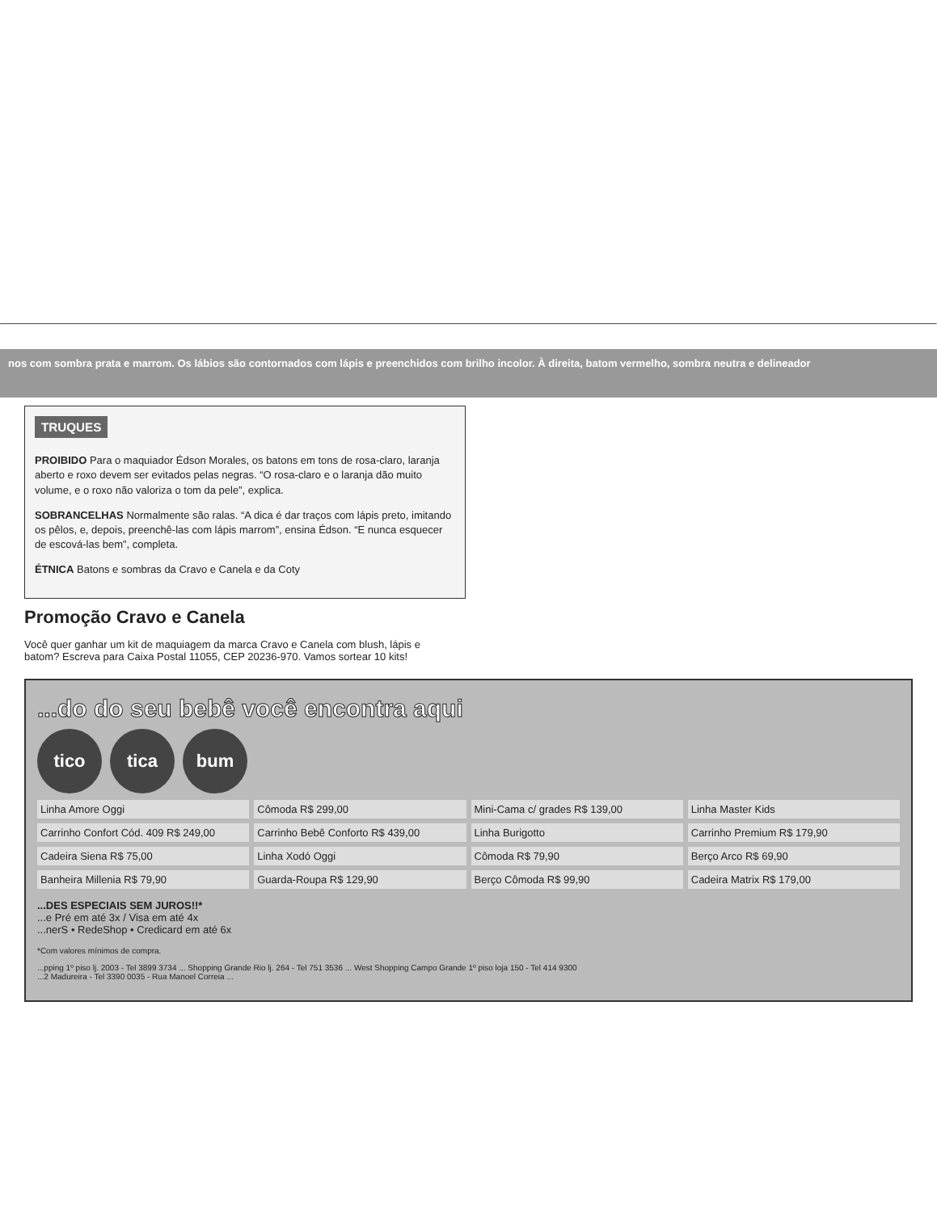nos com sombra prata e marrom. Os lábios são contornados com lápis e preenchidos com brilho incolor. À direita, batom vermelho, sombra neutra e delineador
TRUQUES
PROIBIDO Para o maquiador Édson Morales, os batons em tons de rosa-claro, laranja aberto e roxo devem ser evitados pelas negras. “O rosa-claro e o laranja dão muito volume, e o roxo não valoriza o tom da pele”, explica.
SOBRANCELHAS Normalmente são ralas. “A dica é dar traços com lápis preto, imitando os pêlos, e, depois, preenchê-las com lápis marrom”, ensina Édson. “E nunca esquecer de escová-las bem”, completa.
ÉTNICA Batons e sombras da Cravo e Canela e da Coty
Promoção Cravo e Canela
Você quer ganhar um kit de maquiagem da marca Cravo e Canela com blush, lápis e batom? Escreva para Caixa Postal 11055, CEP 20236-970. Vamos sortear 10 kits!
...do do seu bebê você encontra aqui
tico tica bum
Linha Amore Oggi
Cômoda R$ 299,00
Mini-Cama c/ grades R$ 139,00
Linha Master Kids
Carrinho Confort Cód. 409 R$ 249,00
Carrinho Bebê Conforto R$ 439,00
Linha Burigotto
Carrinho Premium R$ 179,90
Cadeira Siena R$ 75,00
Linha Xodó Oggi
Cômoda R$ 79,90
Berço Arco R$ 69,90
Banheira Millenia R$ 79,90
Guarda-Roupa R$ 129,90
Berço Cômoda R$ 99,90
Cadeira Matrix R$ 179,00
...DES ESPECIAIS SEM JUROS!!*
...e Pré em até 3x / Visa em até 4x
...nerS • RedeShop • Credicard em até 6x
*Com valores mínimos de compra.
...pping 1º piso lj. 2003 - Tel 3899 3734 ... Shopping Grande Rio lj. 264 - Tel 751 3536 ... West Shopping Campo Grande 1º piso loja 150 - Tel 414 9300
...2 Madureira - Tel 3390 0035 - Rua Manoel Correia ...